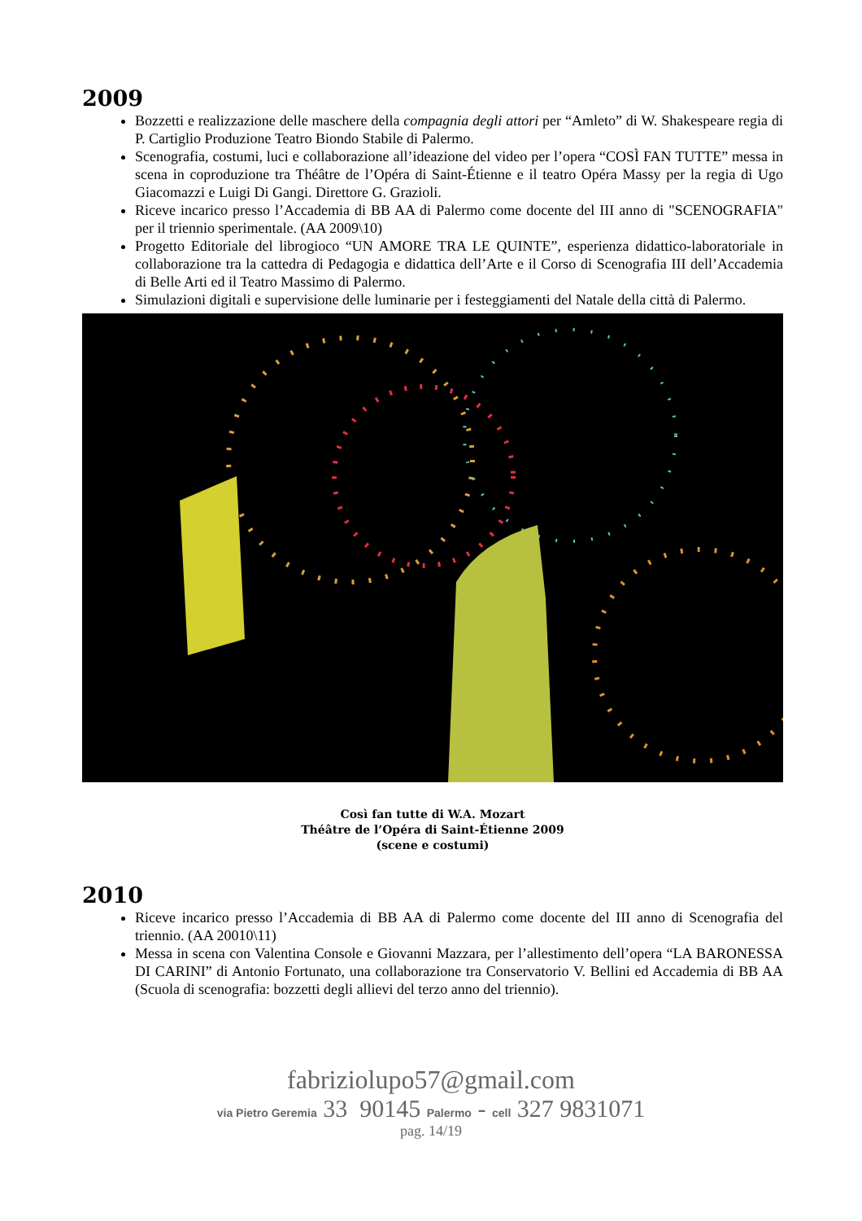2009
Bozzetti e realizzazione delle maschere della compagnia degli attori per “Amleto” di W. Shakespeare regia di P. Cartiglio Produzione Teatro Biondo Stabile di Palermo.
Scenografia, costumi, luci e collaborazione all’ideazione del video per l’opera “COSÌ FAN TUTTE” messa in scena in coproduzione tra Théâtre de l’Opéra di Saint-Étienne e il teatro Opéra Massy per la regia di Ugo Giacomazzi e Luigi Di Gangi. Direttore G. Grazioli.
Riceve incarico presso l’Accademia di BB AA di Palermo come docente del III anno di "SCENOGRAFIA" per il triennio sperimentale. (AA 2009\10)
Progetto Editoriale del librogioco “UN AMORE TRA LE QUINTE”, esperienza didattico-laboratoriale in collaborazione tra la cattedra di Pedagogia e didattica dell’Arte e il Corso di Scenografia III dell’Accademia di Belle Arti ed il Teatro Massimo di Palermo.
Simulazioni digitali e supervisione delle luminarie per i festeggiamenti del Natale della città di Palermo.
Così fan tutte di W.A. Mozart
Théâtre de l’Opéra di Saint-Étienne 2009
(scene e costumi)
2010
Riceve incarico presso l’Accademia di BB AA di Palermo come docente del III anno di Scenografia del triennio. (AA 20010\11)
Messa in scena con Valentina Console e Giovanni Mazzara, per l’allestimento dell’opera “LA BARONESSA DI CARINI” di Antonio Fortunato, una collaborazione tra Conservatorio V. Bellini ed Accademia di BB AA (Scuola di scenografia: bozzetti degli allievi del terzo anno del triennio).
fabriziolupo57@gmail.com
via Pietro Geremia 33 90145 Palermo - cell 327 9831071
pag. 14/19